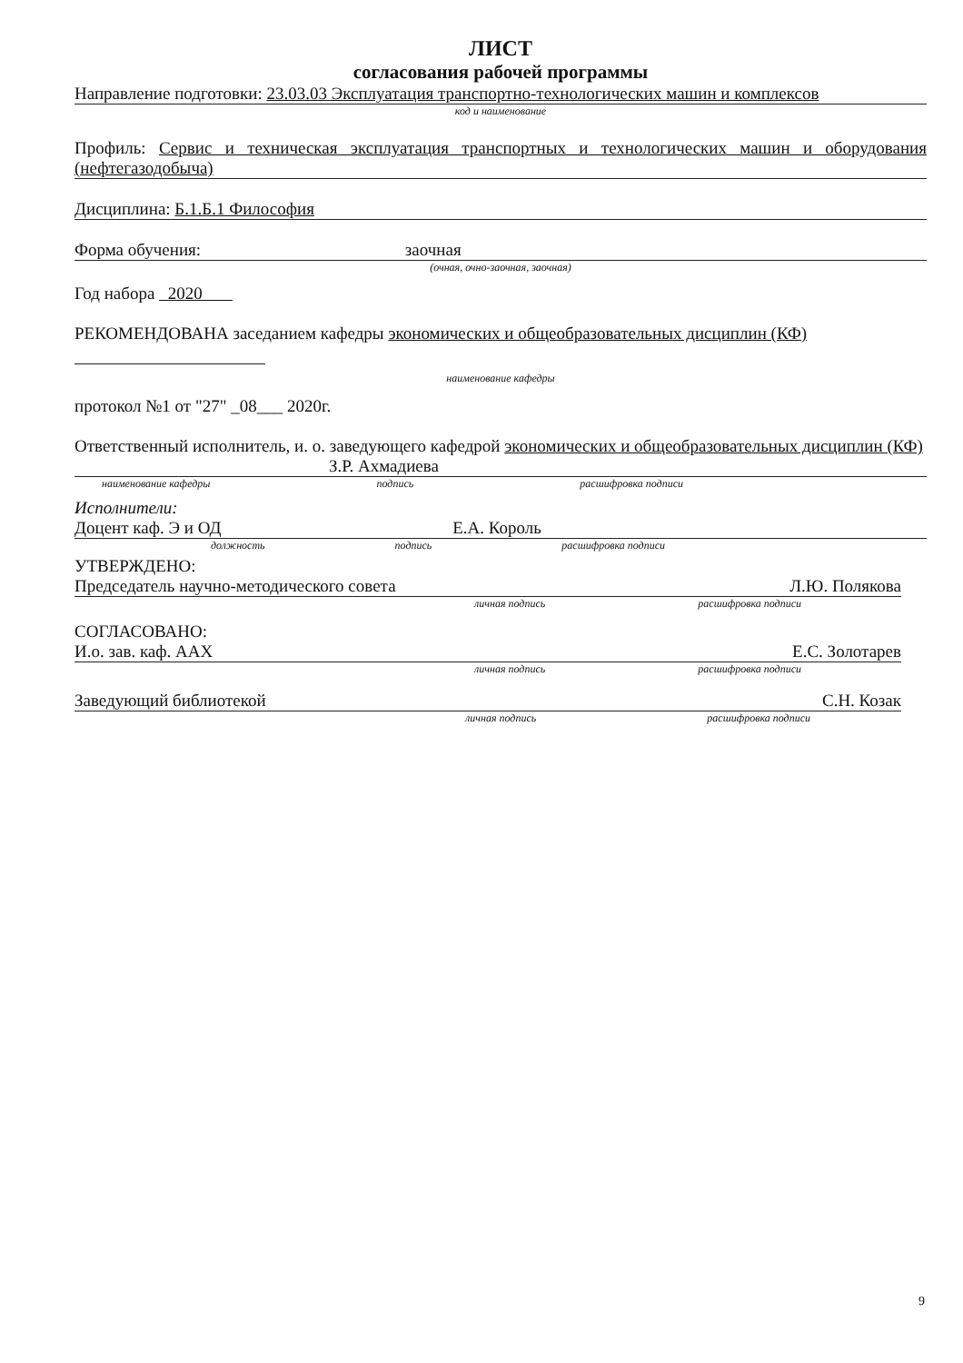ЛИСТ
согласования рабочей программы
Направление подготовки: 23.03.03 Эксплуатация транспортно-технологических машин и комплексов
код и наименование
Профиль: Сервис и техническая эксплуатация транспортных и технологических машин и оборудования (нефтегазодобыча)
Дисциплина: Б.1.Б.1 Философия
Форма обучения: заочная
(очная, очно-заочная, заочная)
Год набора 2020
РЕКОМЕНДОВАНА заседанием кафедры экономических и общеобразовательных дисциплин (КФ)
наименование кафедры
протокол №1 от "27" _08___ 2020г.
Ответственный исполнитель, и. о. заведующего кафедрой экономических и общеобразовательных дисциплин (КФ) З.Р. Ахмадиева
наименование кафедры подпись расшифровка подписи
Исполнители:
Доцент каф. Э и ОД Е.А. Король
должность подпись расшифровка подписи
УТВЕРЖДЕНО:
Председатель научно-методического совета Л.Ю. Полякова
личная подпись расшифровка подписи
СОГЛАСОВАНО:
И.о. зав. каф. ААХ Е.С. Золотарев
личная подпись расшифровка подписи
Заведующий библиотекой С.Н. Козак
личная подпись расшифровка подписи
9